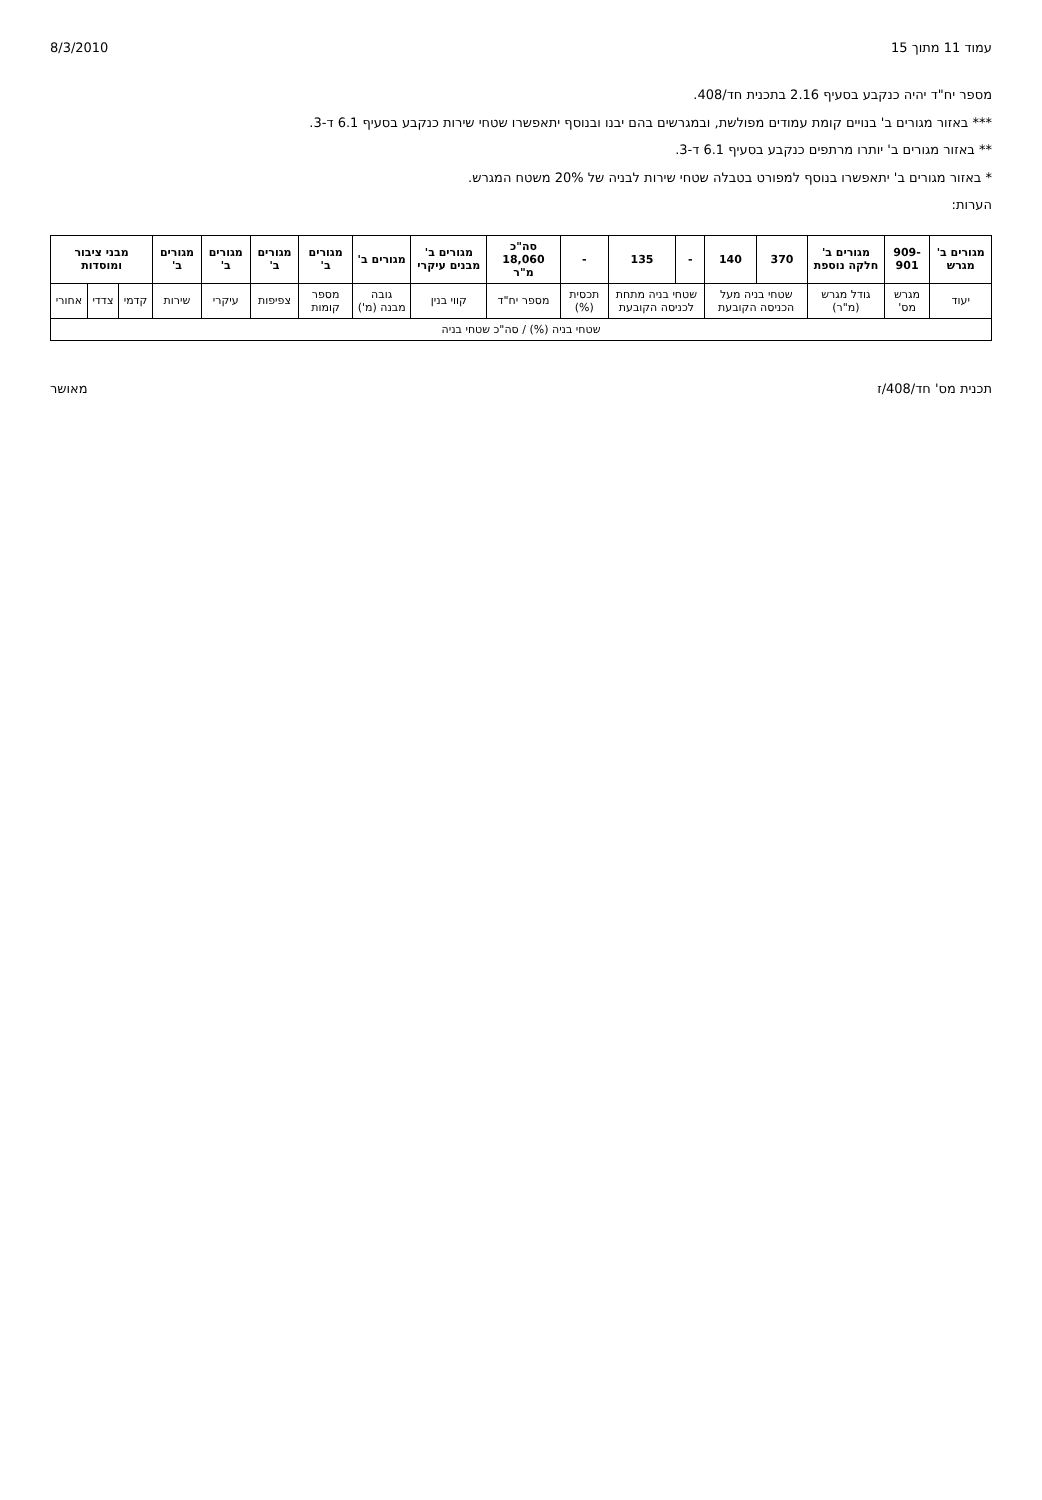עמוד 11 מתוך 15 8/3/2010
מספר יח"ד יהיה כנקבע בסעיף 2.16 בתכנית חד/408.
*** באזור מגורים ב' בנויים קומת עמודים מפולשת, ובמגרשים בהם יבנו ובנוסף יתאפשרו שטחי שירות כנקבע בסעיף 6.1 ד-3.
** באזור מגורים ב' יותרו מרתפים כנקבע בסעיף 6.1 ד-3.
* באזור מגורים ב' יתאפשרו בנוסף למפורט בטבלה שטחי שירות לבניה של 20% משטח המגרש.
הערות:
| מגורים ב' מגרש | 909-901 | מגורים ב' חלקה נוספת | 370 | 140 | - | 135 | - | סה"כ 18,060 מ"ר | מגורים ב' מבנים עיקרי | מגורים ב' | מגורים ב' | מגורים ב' | מגורים ב' | מגורים ב' | מבני ציבור ומוסדות | | |
| --- | --- | --- | --- | --- | --- | --- | --- | --- | --- | --- | --- | --- | --- | --- | --- | --- | --- |
| יעוד | מגרש מס' | גודל מגרש (מ"ר) | שטחי בניה מעל הכניסה הקובעת | | שטחי בניה מתחת לכניסה הקובעת | | תכסית (%) | מספר יח"ד | קווי בנין | גובה מבנה (מ') | מספר קומות | צפיפות | עיקרי | שירות | קדמי | צדדי | אחורי |
| שטחי בניה (%) / סה"כ שטחי בניה | | | | | | | | | | | | | | | | | |
תכנית מס' חד/408/ז מאושר